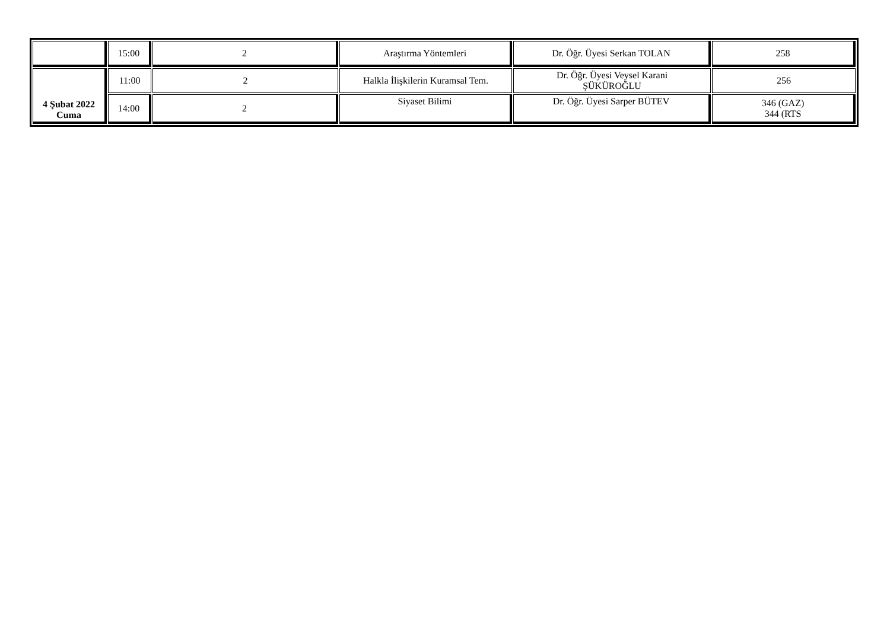| | 15:00 | 2 | Araştırma Yöntemleri | Dr. Öğr. Üyesi Serkan TOLAN | 258 |
| 4 Şubat 2022 Cuma | 11:00 | 2 | Halkla İlişkilerin Kuramsal Tem. | Dr. Öğr. Üyesi Veysel Karani ŞÜKÜROĞLU | 256 |
| | 14:00 | 2 | Siyaset Bilimi | Dr. Öğr. Üyesi Sarper BÜTEV | 346 (GAZ) 344 (RTS |